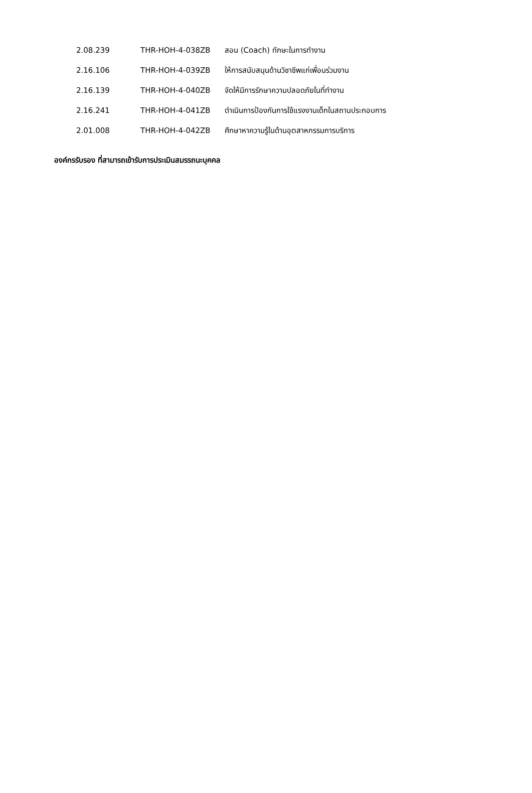| 2.08.239 | THR-HOH-4-038ZB | สอน (Coach) ทักษะในการทำงาน |
| 2.16.106 | THR-HOH-4-039ZB | ให้การสนับสนุนด้านวิชาชีพแก่เพื่อนร่วมงาน |
| 2.16.139 | THR-HOH-4-040ZB | จัดให้มีการรักษาความปลอดภัยในที่ทำงาน |
| 2.16.241 | THR-HOH-4-041ZB | ดำเนินการป้องกันการใช้แรงงานเด็กในสถานประกอบการ |
| 2.01.008 | THR-HOH-4-042ZB | ศึกษาหาความรู้ในด้านอุตสาหกรรมการบริการ |
องค์กรรับรอง ที่สามารถเข้ารับการประเมินสมรรถนะบุคคล